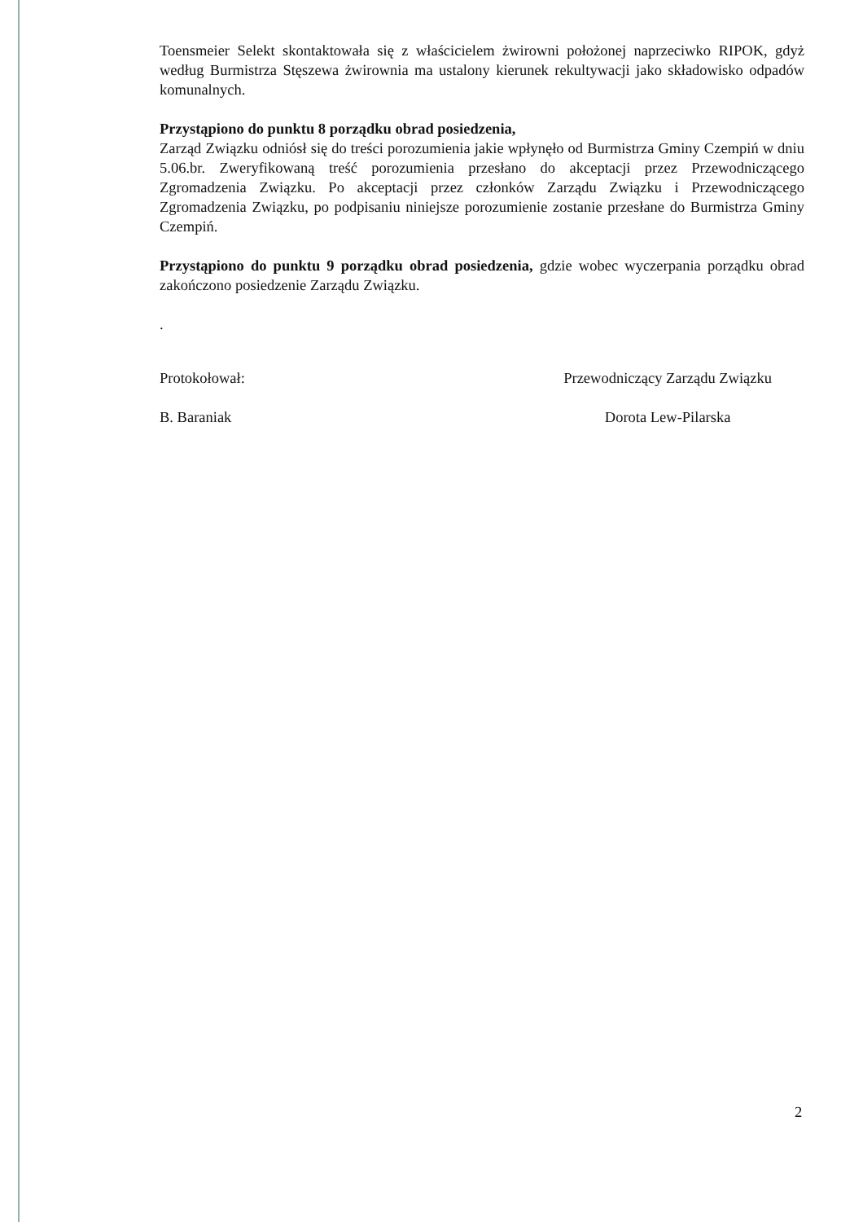Toensmeier Selekt skontaktowała się z właścicielem żwirowni położonej naprzeciwko RIPOK, gdyż według Burmistrza Stęszewa żwirownia ma ustalony kierunek rekultywacji jako składowisko odpadów komunalnych.
Przystąpiono do punktu 8 porządku obrad posiedzenia,
Zarząd Związku odniósł się do treści porozumienia jakie wpłynęło od Burmistrza Gminy Czempiń w dniu 5.06.br. Zweryfikowaną treść porozumienia przesłano do akceptacji przez Przewodniczącego Zgromadzenia Związku. Po akceptacji przez członków Zarządu Związku i Przewodniczącego Zgromadzenia Związku, po podpisaniu niniejsze porozumienie zostanie przesłane do Burmistrza Gminy Czempiń.
Przystąpiono do punktu 9 porządku obrad posiedzenia, gdzie wobec wyczerpania porządku obrad zakończono posiedzenie Zarządu Związku.
.
Protokołował:
B. Baraniak
Przewodniczący Zarządu Związku
Dorota Lew-Pilarska
2